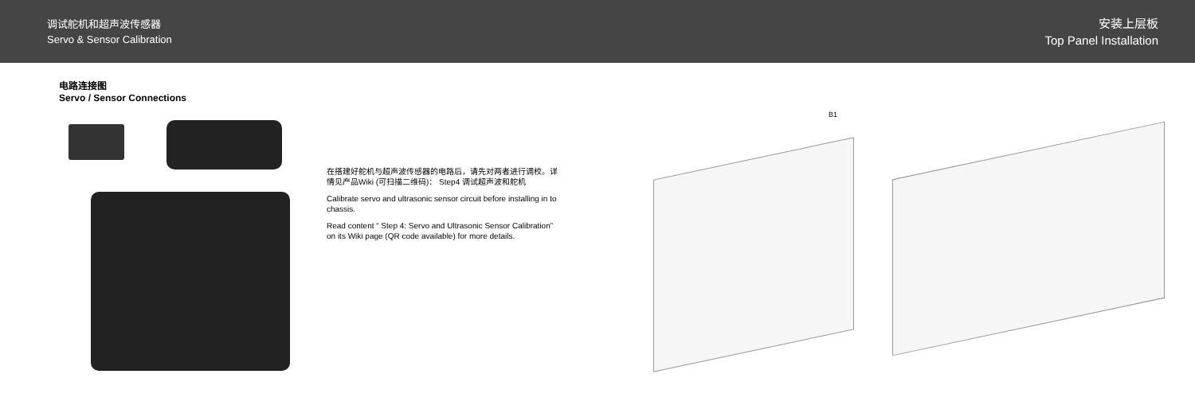调试舵机和超声波传感器
Servo & Sensor Calibration
安装上层板
Top Panel Installation
电路连接图
Servo / Sensor Connections
在搭建好舵机与超声波传感器的电路后，请先对两者进行调校。详情见产品Wiki (可扫描二维码)： Step4 调试超声波和舵机
Calibrate servo and ultrasonic sensor circuit before installing in to chassis.
Read content “ Step 4: Servo and Ultrasonic Sensor Calibration” on its Wiki page (QR code available) for more details.
B1